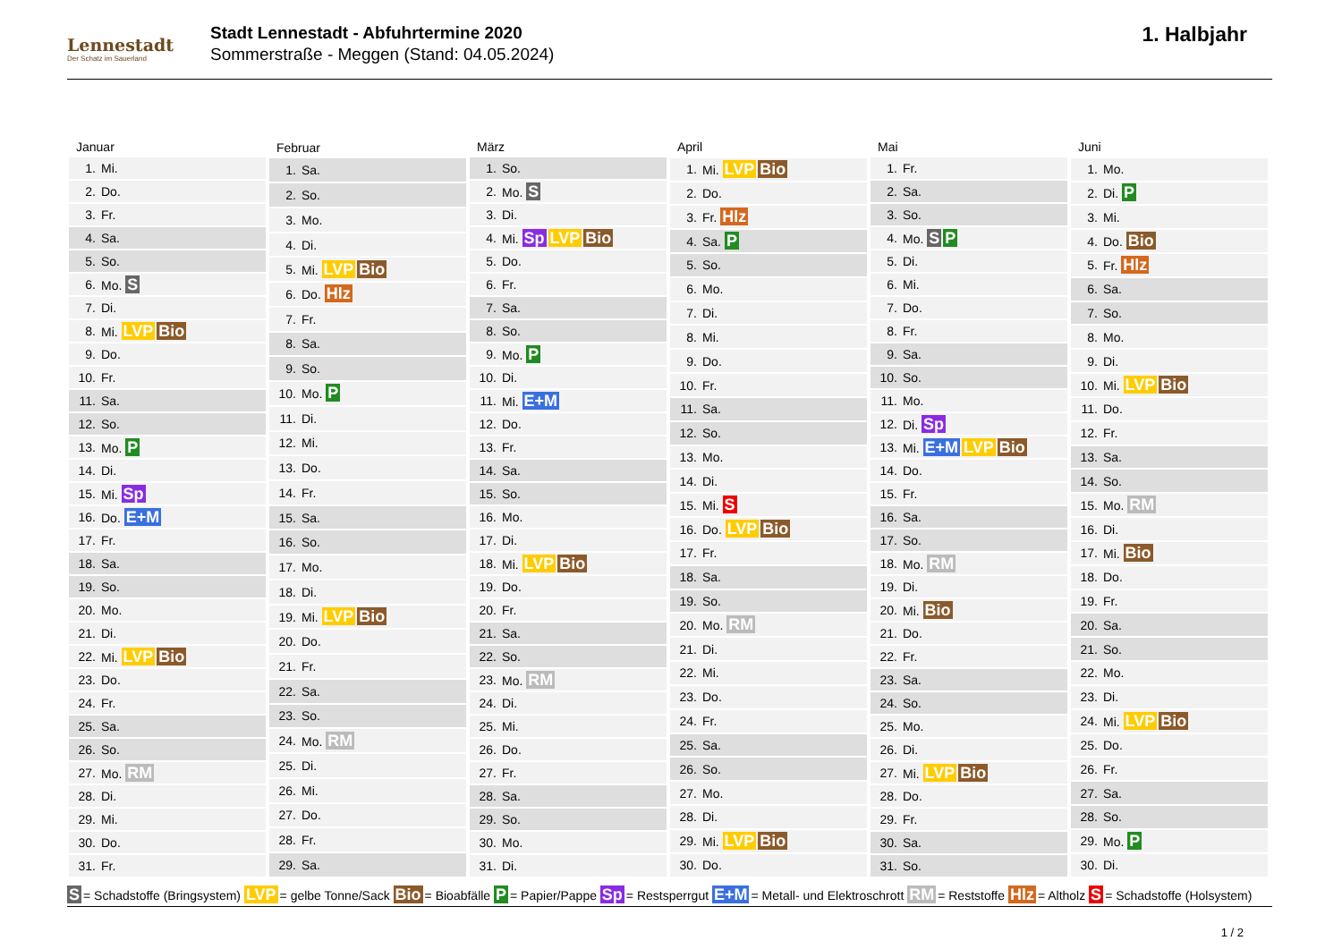Lennestadt
Der Schatz im Sauerland
Stadt Lennestadt - Abfuhrtermine 2020
Sommerstraße - Meggen (Stand: 04.05.2024)
1. Halbjahr
| Januar | |
| --- | --- |
| 1. | Mi. |
| 2. | Do. |
| 3. | Fr. |
| 4. | Sa. |
| 5. | So. |
| 6. | Mo. S |
| 7. | Di. |
| 8. | Mi. LVP Bio |
| 9. | Do. |
| 10. | Fr. |
| 11. | Sa. |
| 12. | So. |
| 13. | Mo. P |
| 14. | Di. |
| 15. | Mi. Sp |
| 16. | Do. E+M |
| 17. | Fr. |
| 18. | Sa. |
| 19. | So. |
| 20. | Mo. |
| 21. | Di. |
| 22. | Mi. LVP Bio |
| 23. | Do. |
| 24. | Fr. |
| 25. | Sa. |
| 26. | So. |
| 27. | Mo. RM |
| 28. | Di. |
| 29. | Mi. |
| 30. | Do. |
| 31. | Fr. |
| Februar | |
| --- | --- |
| 1. | Sa. |
| 2. | So. |
| 3. | Mo. |
| 4. | Di. |
| 5. | Mi. LVP Bio |
| 6. | Do. Hlz |
| 7. | Fr. |
| 8. | Sa. |
| 9. | So. |
| 10. | Mo. P |
| 11. | Di. |
| 12. | Mi. |
| 13. | Do. |
| 14. | Fr. |
| 15. | Sa. |
| 16. | So. |
| 17. | Mo. |
| 18. | Di. |
| 19. | Mi. LVP Bio |
| 20. | Do. |
| 21. | Fr. |
| 22. | Sa. |
| 23. | So. |
| 24. | Mo. RM |
| 25. | Di. |
| 26. | Mi. |
| 27. | Do. |
| 28. | Fr. |
| 29. | Sa. |
| März | |
| --- | --- |
| 1. | So. |
| 2. | Mo. S |
| 3. | Di. |
| 4. | Mi. Sp LVP Bio |
| 5. | Do. |
| 6. | Fr. |
| 7. | Sa. |
| 8. | So. |
| 9. | Mo. P |
| 10. | Di. |
| 11. | Mi. E+M |
| 12. | Do. |
| 13. | Fr. |
| 14. | Sa. |
| 15. | So. |
| 16. | Mo. |
| 17. | Di. |
| 18. | Mi. LVP Bio |
| 19. | Do. |
| 20. | Fr. |
| 21. | Sa. |
| 22. | So. |
| 23. | Mo. RM |
| 24. | Di. |
| 25. | Mi. |
| 26. | Do. |
| 27. | Fr. |
| 28. | Sa. |
| 29. | So. |
| 30. | Mo. |
| 31. | Di. |
| April | |
| --- | --- |
| 1. | Mi. LVP Bio |
| 2. | Do. |
| 3. | Fr. Hlz |
| 4. | Sa. P |
| 5. | So. |
| 6. | Mo. |
| 7. | Di. |
| 8. | Mi. |
| 9. | Do. |
| 10. | Fr. |
| 11. | Sa. |
| 12. | So. |
| 13. | Mo. |
| 14. | Di. |
| 15. | Mi. S |
| 16. | Do. LVP Bio |
| 17. | Fr. |
| 18. | Sa. |
| 19. | So. |
| 20. | Mo. RM |
| 21. | Di. |
| 22. | Mi. |
| 23. | Do. |
| 24. | Fr. |
| 25. | Sa. |
| 26. | So. |
| 27. | Mo. |
| 28. | Di. |
| 29. | Mi. LVP Bio |
| 30. | Do. |
| Mai | |
| --- | --- |
| 1. | Fr. |
| 2. | Sa. |
| 3. | So. |
| 4. | Mo. S P |
| 5. | Di. |
| 6. | Mi. |
| 7. | Do. |
| 8. | Fr. |
| 9. | Sa. |
| 10. | So. |
| 11. | Mo. |
| 12. | Di. Sp |
| 13. | Mi. E+M LVP Bio |
| 14. | Do. |
| 15. | Fr. |
| 16. | Sa. |
| 17. | So. |
| 18. | Mo. RM |
| 19. | Di. |
| 20. | Mi. Bio |
| 21. | Do. |
| 22. | Fr. |
| 23. | Sa. |
| 24. | So. |
| 25. | Mo. |
| 26. | Di. |
| 27. | Mi. LVP Bio |
| 28. | Do. |
| 29. | Fr. |
| 30. | Sa. |
| 31. | So. |
| Juni | |
| --- | --- |
| 1. | Mo. |
| 2. | Di. P |
| 3. | Mi. |
| 4. | Do. Bio |
| 5. | Fr. Hlz |
| 6. | Sa. |
| 7. | So. |
| 8. | Mo. |
| 9. | Di. |
| 10. | Mi. LVP Bio |
| 11. | Do. |
| 12. | Fr. |
| 13. | Sa. |
| 14. | So. |
| 15. | Mo. RM |
| 16. | Di. |
| 17. | Mi. Bio |
| 18. | Do. |
| 19. | Fr. |
| 20. | Sa. |
| 21. | So. |
| 22. | Mo. |
| 23. | Di. |
| 24. | Mi. LVP Bio |
| 25. | Do. |
| 26. | Fr. |
| 27. | Sa. |
| 28. | So. |
| 29. | Mo. P |
| 30. | Di. |
S = Schadstoffe (Bringsystem) LVP = gelbe Tonne/Sack Bio = Bioabfälle P = Papier/Pappe Sp = Restsperrgut E+M = Metall- und Elektroschrott RM = Reststoffe Hlz = Altholz S = Schadstoffe (Holsystem)
1 / 2